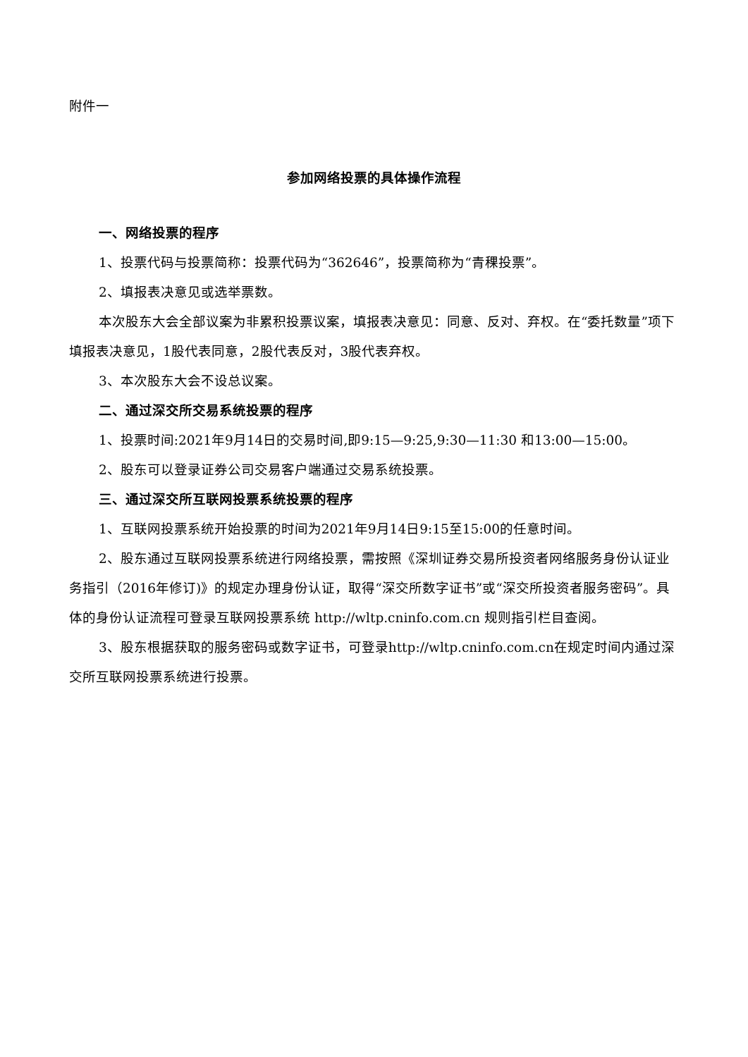附件一
参加网络投票的具体操作流程
一、网络投票的程序
1、投票代码与投票简称：投票代码为“362646”，投票简称为“青稞投票”。
2、填报表决意见或选举票数。
本次股东大会全部议案为非累积投票议案，填报表决意见：同意、反对、弃权。在“委托数量”项下填报表决意见，1股代表同意，2股代表反对，3股代表弃权。
3、本次股东大会不设总议案。
二、通过深交所交易系统投票的程序
1、投票时间:2021年9月14日的交易时间,即9:15—9:25,9:30—11:30 和13:00—15:00。
2、股东可以登录证券公司交易客户端通过交易系统投票。
三、通过深交所互联网投票系统投票的程序
1、互联网投票系统开始投票的时间为2021年9月14日9:15至15:00的任意时间。
2、股东通过互联网投票系统进行网络投票，需按照《深圳证券交易所投资者网络服务身份认证业务指引（2016年修订)》的规定办理身份认证，取得“深交所数字证书”或“深交所投资者服务密码”。具体的身份认证流程可登录互联网投票系统 http://wltp.cninfo.com.cn 规则指引栏目查阅。
3、股东根据获取的服务密码或数字证书，可登录http://wltp.cninfo.com.cn在规定时间内通过深交所互联网投票系统进行投票。